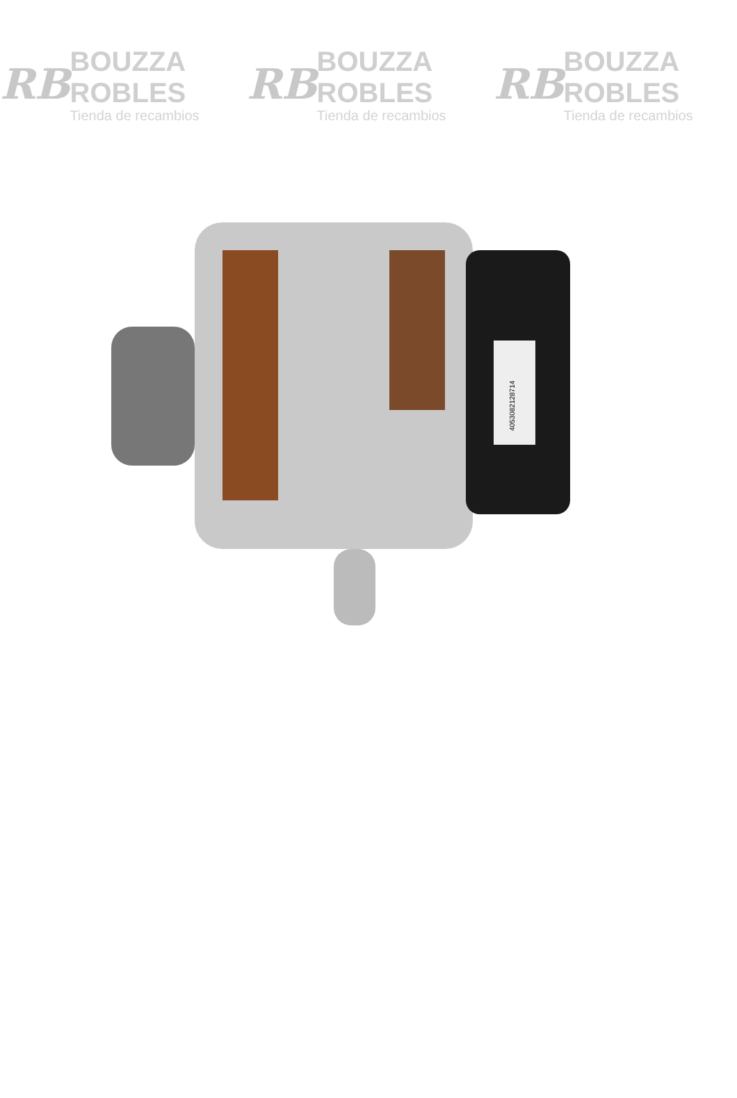RB
BOUZZA ROBLES
Tienda de recambios
RB
BOUZZA ROBLES
Tienda de recambios
RB
BOUZZA ROBLES
Tienda de recambios
4053082128714